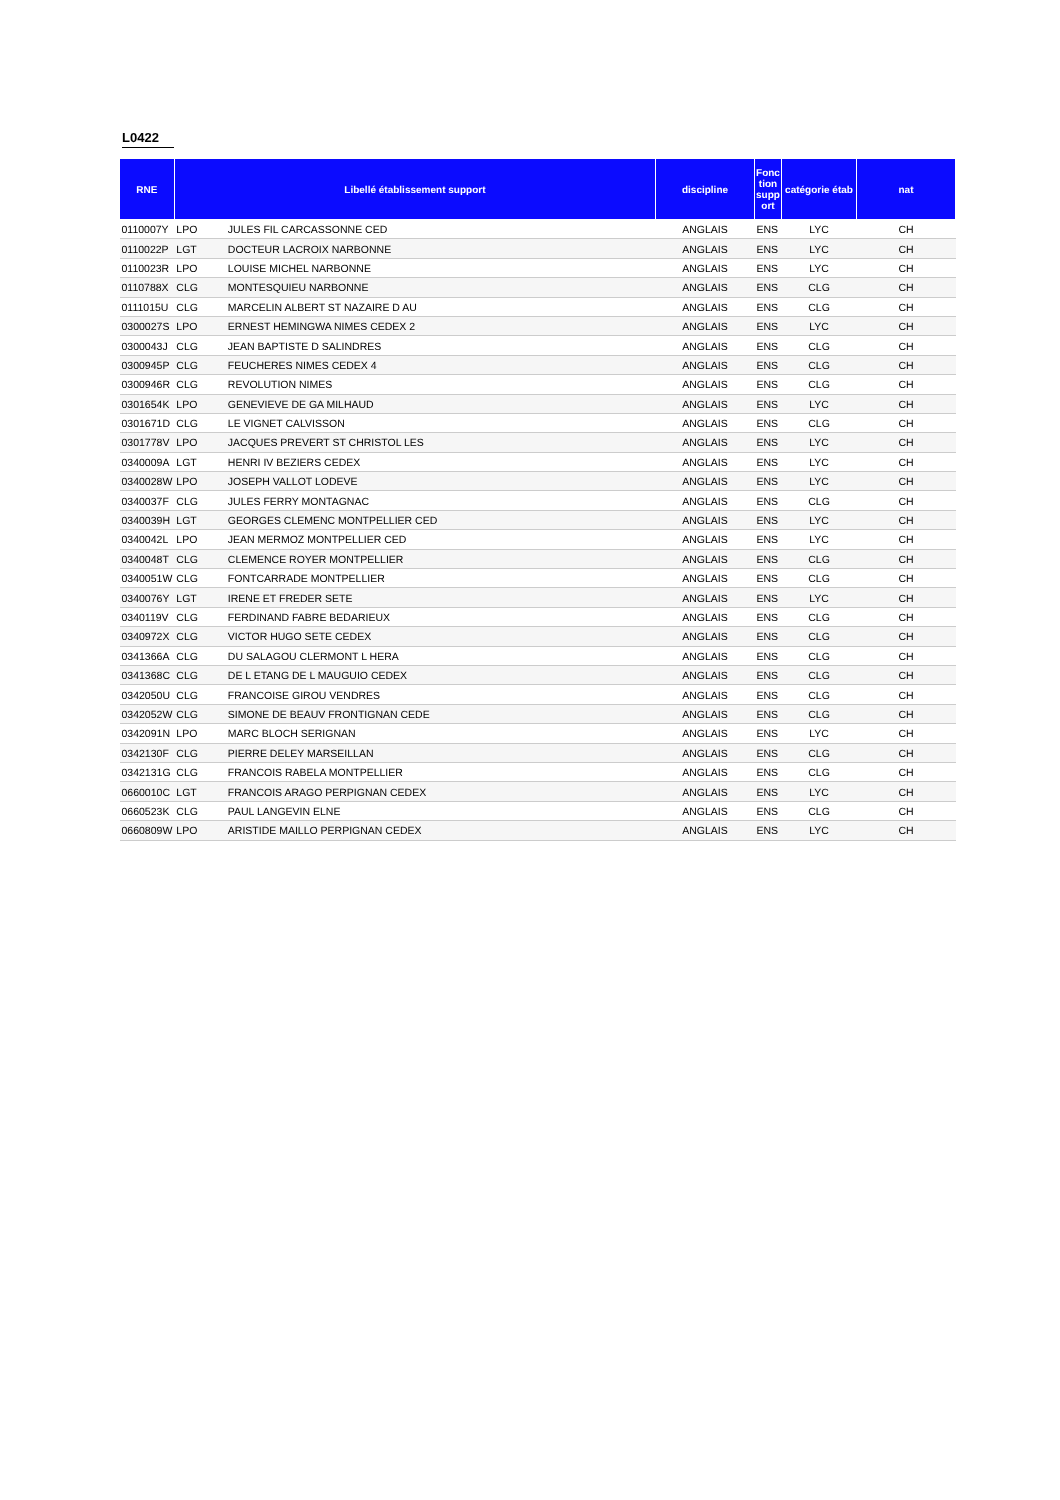L0422
| RNE | Libellé établissement support | | discipline | Fonc tion supp ort | catégorie étab | nat |
| --- | --- | --- | --- | --- | --- | --- |
| 0110007Y | LPO | JULES FIL CARCASSONNE CED | ANGLAIS | ENS | LYC | CH |
| 0110022P | LGT | DOCTEUR LACROIX NARBONNE | ANGLAIS | ENS | LYC | CH |
| 0110023R | LPO | LOUISE MICHEL NARBONNE | ANGLAIS | ENS | LYC | CH |
| 0110788X | CLG | MONTESQUIEU NARBONNE | ANGLAIS | ENS | CLG | CH |
| 0111015U | CLG | MARCELIN ALBERT ST NAZAIRE D AU | ANGLAIS | ENS | CLG | CH |
| 0300027S | LPO | ERNEST HEMINGWA NIMES CEDEX 2 | ANGLAIS | ENS | LYC | CH |
| 0300043J | CLG | JEAN BAPTISTE D SALINDRES | ANGLAIS | ENS | CLG | CH |
| 0300945P | CLG | FEUCHERES NIMES CEDEX 4 | ANGLAIS | ENS | CLG | CH |
| 0300946R | CLG | REVOLUTION NIMES | ANGLAIS | ENS | CLG | CH |
| 0301654K | LPO | GENEVIEVE DE GA MILHAUD | ANGLAIS | ENS | LYC | CH |
| 0301671D | CLG | LE VIGNET CALVISSON | ANGLAIS | ENS | CLG | CH |
| 0301778V | LPO | JACQUES PREVERT ST CHRISTOL LES | ANGLAIS | ENS | LYC | CH |
| 0340009A | LGT | HENRI IV BEZIERS CEDEX | ANGLAIS | ENS | LYC | CH |
| 0340028W | LPO | JOSEPH VALLOT LODEVE | ANGLAIS | ENS | LYC | CH |
| 0340037F | CLG | JULES FERRY MONTAGNAC | ANGLAIS | ENS | CLG | CH |
| 0340039H | LGT | GEORGES CLEMENC MONTPELLIER CED | ANGLAIS | ENS | LYC | CH |
| 0340042L | LPO | JEAN MERMOZ MONTPELLIER CED | ANGLAIS | ENS | LYC | CH |
| 0340048T | CLG | CLEMENCE ROYER MONTPELLIER | ANGLAIS | ENS | CLG | CH |
| 0340051W | CLG | FONTCARRADE MONTPELLIER | ANGLAIS | ENS | CLG | CH |
| 0340076Y | LGT | IRENE ET FREDER SETE | ANGLAIS | ENS | LYC | CH |
| 0340119V | CLG | FERDINAND FABRE BEDARIEUX | ANGLAIS | ENS | CLG | CH |
| 0340972X | CLG | VICTOR HUGO SETE CEDEX | ANGLAIS | ENS | CLG | CH |
| 0341366A | CLG | DU SALAGOU CLERMONT L HERA | ANGLAIS | ENS | CLG | CH |
| 0341368C | CLG | DE L ETANG DE L MAUGUIO CEDEX | ANGLAIS | ENS | CLG | CH |
| 0342050U | CLG | FRANCOISE GIROU VENDRES | ANGLAIS | ENS | CLG | CH |
| 0342052W | CLG | SIMONE DE BEAUV FRONTIGNAN CEDE | ANGLAIS | ENS | CLG | CH |
| 0342091N | LPO | MARC BLOCH SERIGNAN | ANGLAIS | ENS | LYC | CH |
| 0342130F | CLG | PIERRE DELEY MARSEILLAN | ANGLAIS | ENS | CLG | CH |
| 0342131G | CLG | FRANCOIS RABELA MONTPELLIER | ANGLAIS | ENS | CLG | CH |
| 0660010C | LGT | FRANCOIS ARAGO PERPIGNAN CEDEX | ANGLAIS | ENS | LYC | CH |
| 0660523K | CLG | PAUL LANGEVIN ELNE | ANGLAIS | ENS | CLG | CH |
| 0660809W | LPO | ARISTIDE MAILLO PERPIGNAN CEDEX | ANGLAIS | ENS | LYC | CH |